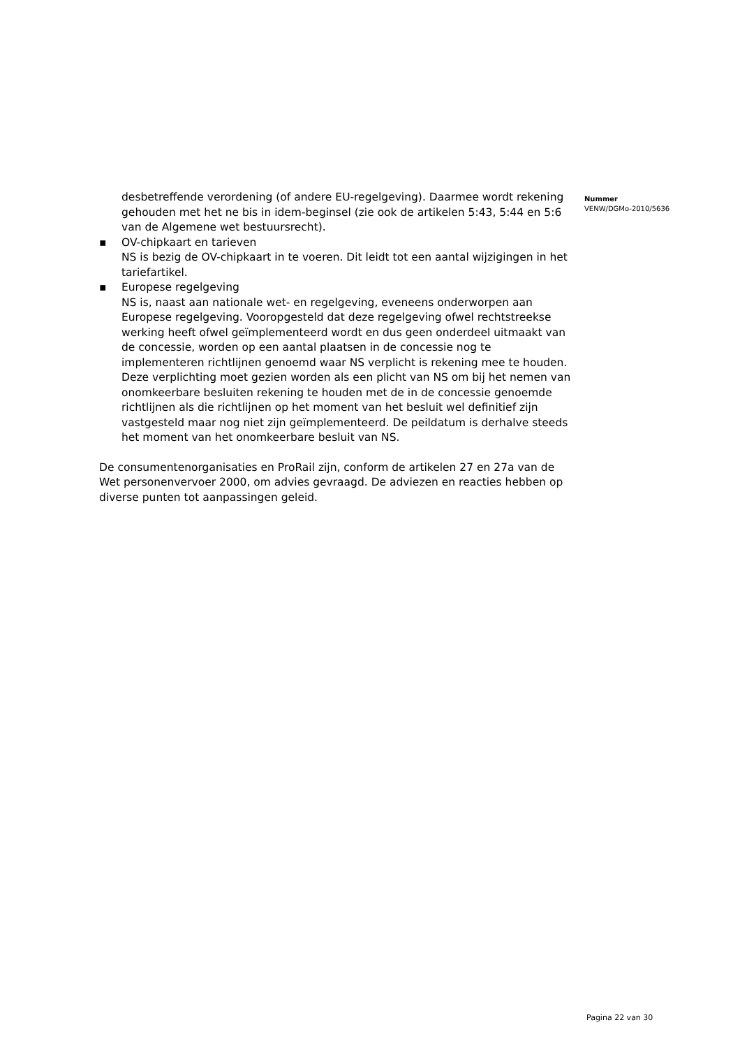desbetreffende verordening (of andere EU-regelgeving). Daarmee wordt rekening gehouden met het ne bis in idem-beginsel (zie ook de artikelen 5:43, 5:44 en 5:6 van de Algemene wet bestuursrecht).
▪ OV-chipkaart en tarieven
NS is bezig de OV-chipkaart in te voeren. Dit leidt tot een aantal wijzigingen in het tariefartikel.
▪ Europese regelgeving
NS is, naast aan nationale wet- en regelgeving, eveneens onderworpen aan Europese regelgeving. Vooropgesteld dat deze regelgeving ofwel rechtstreekse werking heeft ofwel geïmplementeerd wordt en dus geen onderdeel uitmaakt van de concessie, worden op een aantal plaatsen in de concessie nog te implementeren richtlijnen genoemd waar NS verplicht is rekening mee te houden. Deze verplichting moet gezien worden als een plicht van NS om bij het nemen van onomkeerbare besluiten rekening te houden met de in de concessie genoemde richtlijnen als die richtlijnen op het moment van het besluit wel definitief zijn vastgesteld maar nog niet zijn geïmplementeerd. De peildatum is derhalve steeds het moment van het onomkeerbare besluit van NS.
De consumentenorganisaties en ProRail zijn, conform de artikelen 27 en 27a van de Wet personenvervoer 2000, om advies gevraagd. De adviezen en reacties hebben op diverse punten tot aanpassingen geleid.
Nummer
VENW/DGMo-2010/5636
Pagina 22 van 30